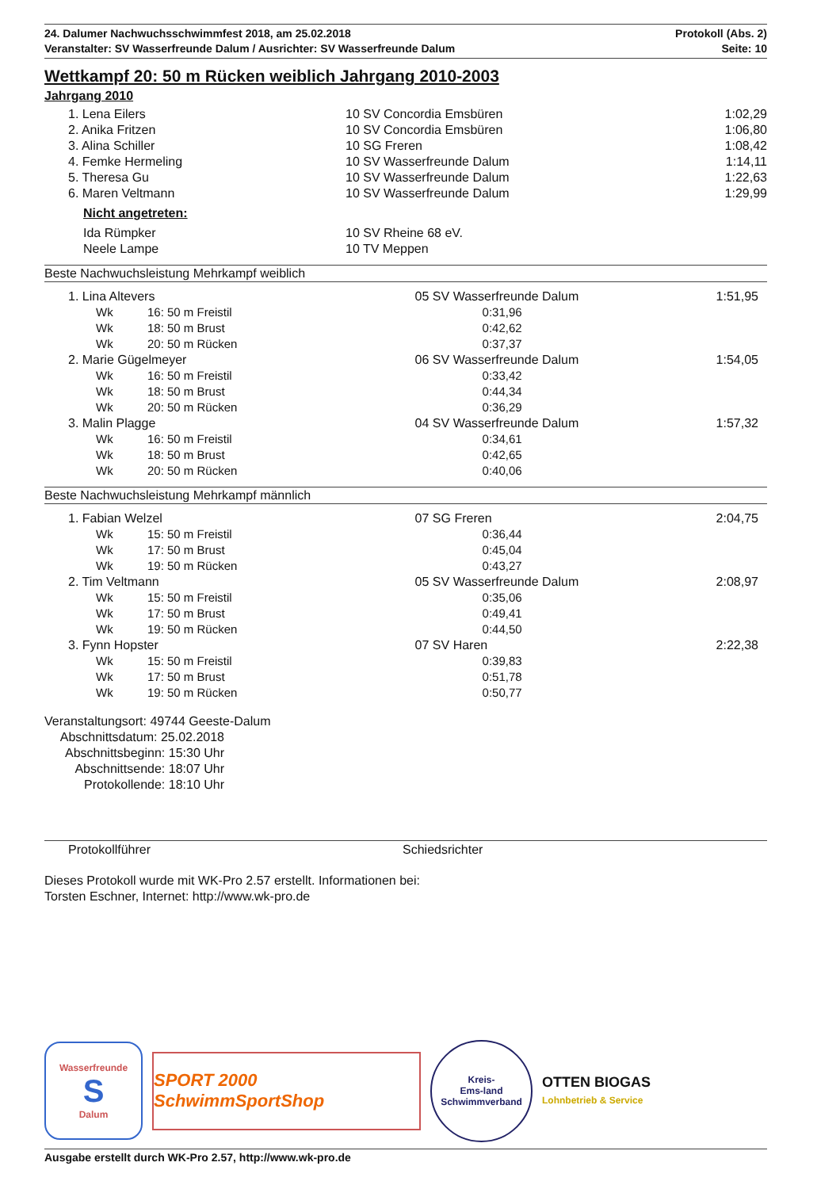24. Dalumer Nachwuchsschwimmfest 2018, am 25.02.2018
Veranstalter: SV Wasserfreunde Dalum / Ausrichter: SV Wasserfreunde Dalum
Protokoll (Abs. 2)
Seite: 10
Wettkampf 20: 50 m Rücken weiblich Jahrgang 2010-2003
Jahrgang 2010
| | 1. Lena Eilers | 10 SV Concordia Emsbüren | 1:02,29 |
| | 2. Anika Fritzen | 10 SV Concordia Emsbüren | 1:06,80 |
| | 3. Alina Schiller | 10 SG Freren | 1:08,42 |
| | 4. Femke Hermeling | 10 SV Wasserfreunde Dalum | 1:14,11 |
| | 5. Theresa Gu | 10 SV Wasserfreunde Dalum | 1:22,63 |
| | 6. Maren Veltmann | 10 SV Wasserfreunde Dalum | 1:29,99 |
| | Nicht angetreten: | | |
| | Ida Rümpker | 10 SV Rheine 68 eV. | |
| | Neele Lampe | 10 TV Meppen | |
Beste Nachwuchsleistung Mehrkampf weiblich
| | 1. Lina Altevers | | 05 SV Wasserfreunde Dalum | 1:51,95 |
| | Wk | 16: 50 m Freistil | 0:31,96 | |
| | Wk | 18: 50 m Brust | 0:42,62 | |
| | Wk | 20: 50 m Rücken | 0:37,37 | |
| | 2. Marie Gügelmeyer | | 06 SV Wasserfreunde Dalum | 1:54,05 |
| | Wk | 16: 50 m Freistil | 0:33,42 | |
| | Wk | 18: 50 m Brust | 0:44,34 | |
| | Wk | 20: 50 m Rücken | 0:36,29 | |
| | 3. Malin Plagge | | 04 SV Wasserfreunde Dalum | 1:57,32 |
| | Wk | 16: 50 m Freistil | 0:34,61 | |
| | Wk | 18: 50 m Brust | 0:42,65 | |
| | Wk | 20: 50 m Rücken | 0:40,06 | |
Beste Nachwuchsleistung Mehrkampf männlich
| | 1. Fabian Welzel | | 07 SG Freren | 2:04,75 |
| | Wk | 15: 50 m Freistil | 0:36,44 | |
| | Wk | 17: 50 m Brust | 0:45,04 | |
| | Wk | 19: 50 m Rücken | 0:43,27 | |
| | 2. Tim Veltmann | | 05 SV Wasserfreunde Dalum | 2:08,97 |
| | Wk | 15: 50 m Freistil | 0:35,06 | |
| | Wk | 17: 50 m Brust | 0:49,41 | |
| | Wk | 19: 50 m Rücken | 0:44,50 | |
| | 3. Fynn Hopster | | 07 SV Haren | 2:22,38 |
| | Wk | 15: 50 m Freistil | 0:39,83 | |
| | Wk | 17: 50 m Brust | 0:51,78 | |
| | Wk | 19: 50 m Rücken | 0:50,77 | |
Veranstaltungsort: 49744 Geeste-Dalum
Abschnittsdatum: 25.02.2018
Abschnittsbeginn: 15:30 Uhr
Abschnittsende: 18:07 Uhr
Protokollende: 18:10 Uhr
Protokollführer Schiedsrichter
Dieses Protokoll wurde mit WK-Pro 2.57 erstellt. Informationen bei:
Torsten Eschner, Internet: http://www.wk-pro.de
Wasserfreunde
S
Dalum
SPORT 2000 SchwimmSportShop
Kreis-
Ems-land
Schwimmverband
OTTEN BIOGAS
Lohnbetrieb & Service
Ausgabe erstellt durch WK-Pro 2.57, http://www.wk-pro.de